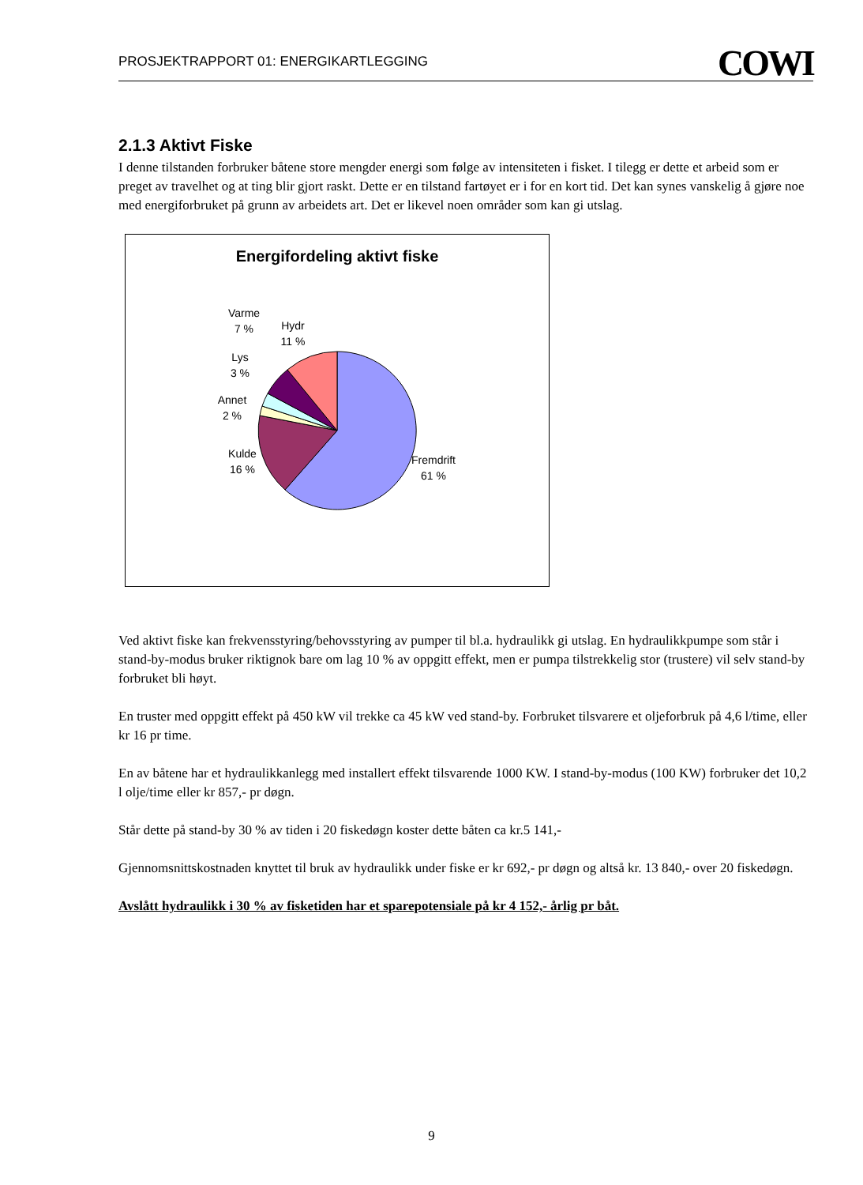PROSJEKTRAPPORT 01: ENERGIKARTLEGGING COWI
2.1.3 Aktivt Fiske
I denne tilstanden forbruker båtene store mengder energi som følge av intensiteten i fisket. I tilegg er dette et arbeid som er preget av travelhet og at ting blir gjort raskt. Dette er en tilstand fartøyet er i for en kort tid. Det kan synes vanskelig å gjøre noe med energiforbruket på grunn av arbeidets art. Det er likevel noen områder som kan gi utslag.
Energifordeling aktivt fiske
Varme
7 %
Hydr
11 %
Lys
3 %
Annet
2 %
Kulde
16 %
Fremdrift
61 %
Ved aktivt fiske kan frekvensstyring/behovsstyring av pumper til bl.a. hydraulikk gi utslag. En hydraulikkpumpe som står i stand-by-modus bruker riktignok bare om lag 10 % av oppgitt effekt, men er pumpa tilstrekkelig stor (trustere) vil selv stand-by forbruket bli høyt.
En truster med oppgitt effekt på 450 kW vil trekke ca 45 kW ved stand-by. Forbruket tilsvarere et oljeforbruk på 4,6 l/time, eller kr 16 pr time.
En av båtene har et hydraulikkanlegg med installert effekt tilsvarende 1000 KW. I stand-by-modus (100 KW) forbruker det 10,2 l olje/time eller kr 857,- pr døgn.
Står dette på stand-by 30 % av tiden i 20 fiskedøgn koster dette båten ca kr.5 141,-
Gjennomsnittskostnaden knyttet til bruk av hydraulikk under fiske er kr 692,- pr døgn og altså kr. 13 840,- over 20 fiskedøgn.
Avslått hydraulikk i 30 % av fisketiden har et sparepotensiale på kr 4 152,- årlig pr båt.
9